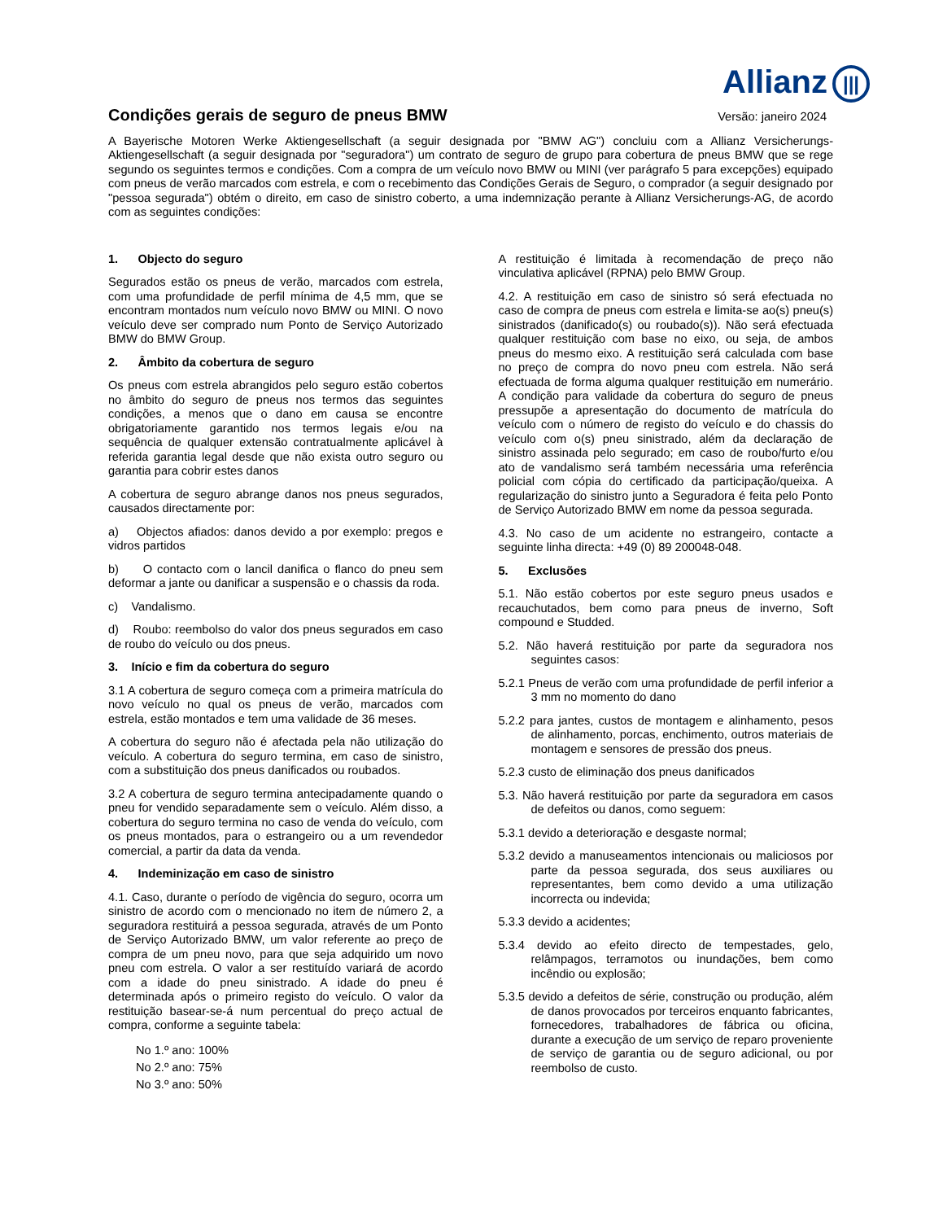Allianz |||
Condições gerais de seguro de pneus BMW
Versão: janeiro 2024
A Bayerische Motoren Werke Aktiengesellschaft (a seguir designada por "BMW AG") concluiu com a Allianz Versicherungs-Aktiengesellschaft (a seguir designada por "seguradora") um contrato de seguro de grupo para cobertura de pneus BMW que se rege segundo os seguintes termos e condições. Com a compra de um veículo novo BMW ou MINI (ver parágrafo 5 para excepções) equipado com pneus de verão marcados com estrela, e com o recebimento das Condições Gerais de Seguro, o comprador (a seguir designado por "pessoa segurada") obtém o direito, em caso de sinistro coberto, a uma indemnização perante à Allianz Versicherungs-AG, de acordo com as seguintes condições:
1. Objecto do seguro
Segurados estão os pneus de verão, marcados com estrela, com uma profundidade de perfil mínima de 4,5 mm, que se encontram montados num veículo novo BMW ou MINI. O novo veículo deve ser comprado num Ponto de Serviço Autorizado BMW do BMW Group.
2. Âmbito da cobertura de seguro
Os pneus com estrela abrangidos pelo seguro estão cobertos no âmbito do seguro de pneus nos termos das seguintes condições, a menos que o dano em causa se encontre obrigatoriamente garantido nos termos legais e/ou na sequência de qualquer extensão contratualmente aplicável à referida garantia legal desde que não exista outro seguro ou garantia para cobrir estes danos
A cobertura de seguro abrange danos nos pneus segurados, causados directamente por:
a) Objectos afiados: danos devido a por exemplo: pregos e vidros partidos
b) O contacto com o lancil danifica o flanco do pneu sem deformar a jante ou danificar a suspensão e o chassis da roda.
c) Vandalismo.
d) Roubo: reembolso do valor dos pneus segurados em caso de roubo do veículo ou dos pneus.
3. Início e fim da cobertura do seguro
3.1 A cobertura de seguro começa com a primeira matrícula do novo veículo no qual os pneus de verão, marcados com estrela, estão montados e tem uma validade de 36 meses.
A cobertura do seguro não é afectada pela não utilização do veículo. A cobertura do seguro termina, em caso de sinistro, com a substituição dos pneus danificados ou roubados.
3.2 A cobertura de seguro termina antecipadamente quando o pneu for vendido separadamente sem o veículo. Além disso, a cobertura do seguro termina no caso de venda do veículo, com os pneus montados, para o estrangeiro ou a um revendedor comercial, a partir da data da venda.
4. Indeminização em caso de sinistro
4.1. Caso, durante o período de vigência do seguro, ocorra um sinistro de acordo com o mencionado no item de número 2, a seguradora restituirá a pessoa segurada, através de um Ponto de Serviço Autorizado BMW, um valor referente ao preço de compra de um pneu novo, para que seja adquirido um novo pneu com estrela. O valor a ser restituído variará de acordo com a idade do pneu sinistrado. A idade do pneu é determinada após o primeiro registo do veículo. O valor da restituição basear-se-á num percentual do preço actual de compra, conforme a seguinte tabela:
No 1.º ano: 100%
No 2.º ano: 75%
No 3.º ano: 50%
A restituição é limitada à recomendação de preço não vinculativa aplicável (RPNA) pelo BMW Group.
4.2. A restituição em caso de sinistro só será efectuada no caso de compra de pneus com estrela e limita-se ao(s) pneu(s) sinistrados (danificado(s) ou roubado(s)). Não será efectuada qualquer restituição com base no eixo, ou seja, de ambos pneus do mesmo eixo. A restituição será calculada com base no preço de compra do novo pneu com estrela. Não será efectuada de forma alguma qualquer restituição em numerário. A condição para validade da cobertura do seguro de pneus pressupõe a apresentação do documento de matrícula do veículo com o número de registo do veículo e do chassis do veículo com o(s) pneu sinistrado, além da declaração de sinistro assinada pelo segurado; em caso de roubo/furto e/ou ato de vandalismo será também necessária uma referência policial com cópia do certificado da participação/queixa. A regularização do sinistro junto a Seguradora é feita pelo Ponto de Serviço Autorizado BMW em nome da pessoa segurada.
4.3. No caso de um acidente no estrangeiro, contacte a seguinte linha directa: +49 (0) 89 200048-048.
5. Exclusões
5.1. Não estão cobertos por este seguro pneus usados e recauchutados, bem como para pneus de inverno, Soft compound e Studded.
5.2. Não haverá restituição por parte da seguradora nos seguintes casos:
5.2.1 Pneus de verão com uma profundidade de perfil inferior a 3 mm no momento do dano
5.2.2 para jantes, custos de montagem e alinhamento, pesos de alinhamento, porcas, enchimento, outros materiais de montagem e sensores de pressão dos pneus.
5.2.3 custo de eliminação dos pneus danificados
5.3. Não haverá restituição por parte da seguradora em casos de defeitos ou danos, como seguem:
5.3.1 devido a deterioração e desgaste normal;
5.3.2 devido a manuseamentos intencionais ou maliciosos por parte da pessoa segurada, dos seus auxiliares ou representantes, bem como devido a uma utilização incorrecta ou indevida;
5.3.3 devido a acidentes;
5.3.4 devido ao efeito directo de tempestades, gelo, relâmpagos, terramotos ou inundações, bem como incêndio ou explosão;
5.3.5 devido a defeitos de série, construção ou produção, além de danos provocados por terceiros enquanto fabricantes, fornecedores, trabalhadores de fábrica ou oficina, durante a execução de um serviço de reparo proveniente de serviço de garantia ou de seguro adicional, ou por reembolso de custo.